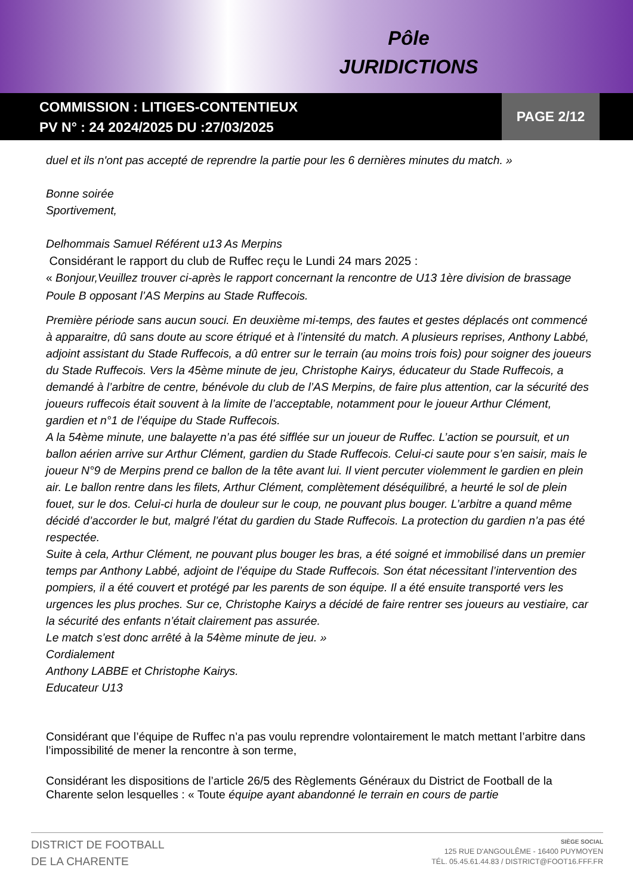Pôle
JURIDICTIONS
COMMISSION : LITIGES-CONTENTIEUX
PV N° : 24 2024/2025 DU :27/03/2025
PAGE 2/12
duel et ils n'ont pas accepté de reprendre la partie pour les 6 dernières minutes du match. »
Bonne soirée
Sportivement,
Delhommais Samuel Référent u13 As Merpins
Considérant le rapport du club de Ruffec reçu le Lundi 24 mars 2025 :
« Bonjour,Veuillez trouver ci-après le rapport concernant la rencontre de U13 1ère division de brassage Poule B opposant l’AS Merpins au Stade Ruffecois.
Première période sans aucun souci. En deuxième mi-temps, des fautes et gestes déplacés ont commencé à apparaitre, dû sans doute au score étriqué et à l’intensité du match. A plusieurs reprises, Anthony Labbé, adjoint assistant du Stade Ruffecois, a dû entrer sur le terrain (au moins trois fois) pour soigner des joueurs du Stade Ruffecois. Vers la 45ème minute de jeu, Christophe Kairys, éducateur du Stade Ruffecois, a demandé à l’arbitre de centre, bénévole du club de l’AS Merpins, de faire plus attention, car la sécurité des joueurs ruffecois était souvent à la limite de l’acceptable, notamment pour le joueur Arthur Clément, gardien et n°1 de l’équipe du Stade Ruffecois.
A la 54ème minute, une balayette n’a pas été sifflée sur un joueur de Ruffec. L’action se poursuit, et un ballon aérien arrive sur Arthur Clément, gardien du Stade Ruffecois. Celui-ci saute pour s’en saisir, mais le joueur N°9 de Merpins prend ce ballon de la tête avant lui. Il vient percuter violemment le gardien en plein air. Le ballon rentre dans les filets, Arthur Clément, complètement déséquilibré, a heurté le sol de plein fouet, sur le dos. Celui-ci hurla de douleur sur le coup, ne pouvant plus bouger. L’arbitre a quand même décidé d’accorder le but, malgré l’état du gardien du Stade Ruffecois. La protection du gardien n’a pas été respectée.
Suite à cela, Arthur Clément, ne pouvant plus bouger les bras, a été soigné et immobilisé dans un premier temps par Anthony Labbé, adjoint de l’équipe du Stade Ruffecois. Son état nécessitant l’intervention des pompiers, il a été couvert et protégé par les parents de son équipe. Il a été ensuite transporté vers les urgences les plus proches. Sur ce, Christophe Kairys a décidé de faire rentrer ses joueurs au vestiaire, car la sécurité des enfants n’était clairement pas assurée.
Le match s’est donc arrêté à la 54ème minute de jeu. »
Cordialement
Anthony LABBE et Christophe Kairys.
Educateur U13
Considérant que l’équipe de Ruffec n’a pas voulu reprendre volontairement le match mettant l’arbitre dans l’impossibilité de mener la rencontre à son terme,
Considérant les dispositions de l’article 26/5 des Règlements Généraux du District de Football de la Charente selon lesquelles : « Toute équipe ayant abandonné le terrain en cours de partie
DISTRICT DE FOOTBALL
DE LA CHARENTE
SIÈGE SOCIAL
125 RUE D'ANGOULÊME - 16400 PUYMOYEN
TÉL. 05.45.61.44.83 / DISTRICT@FOOT16.FFF.FR